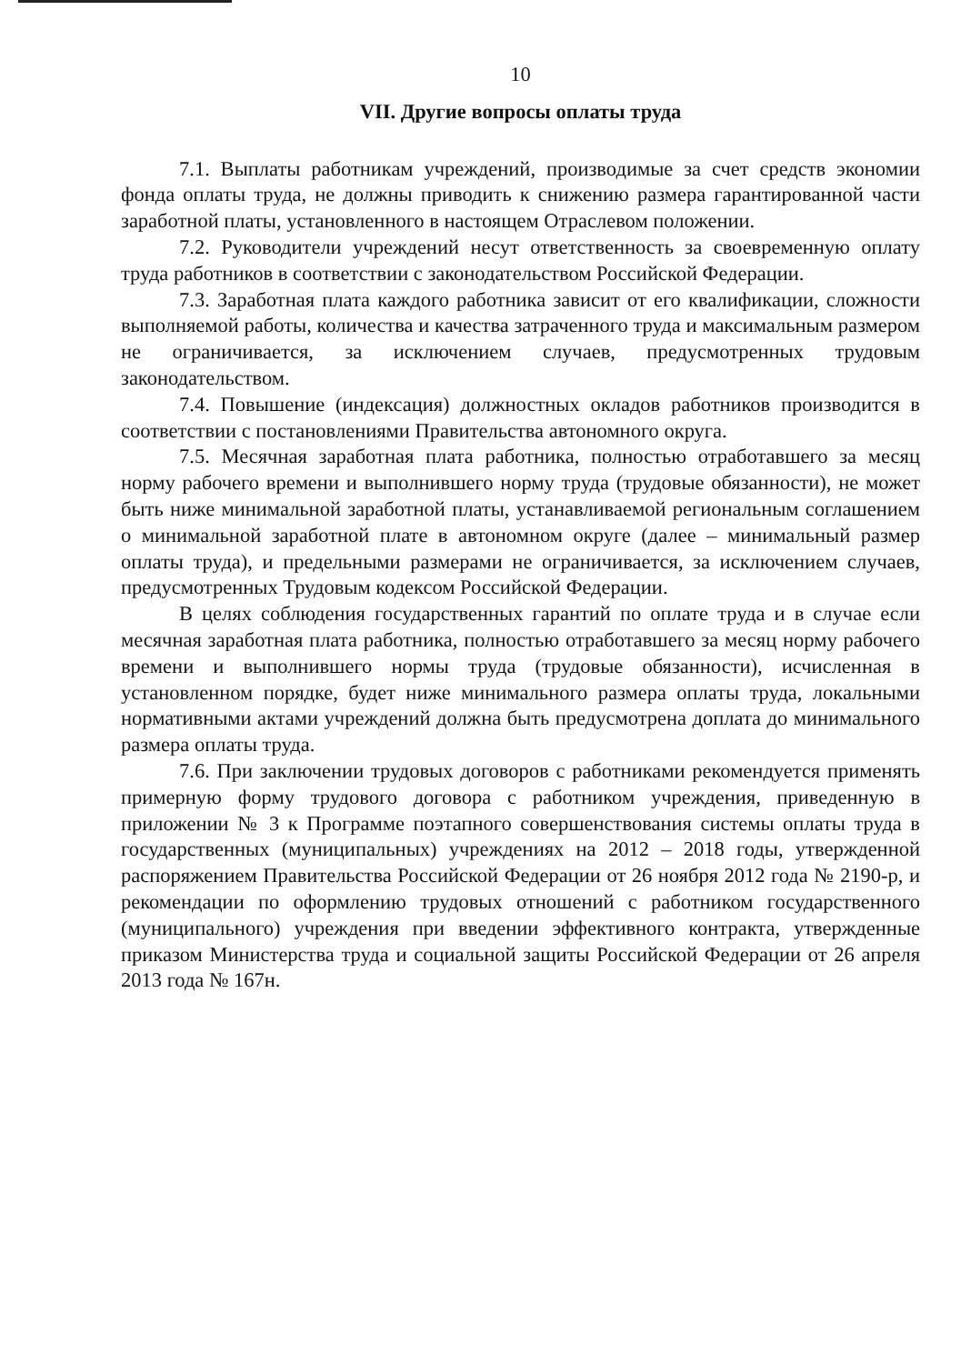10
VII. Другие вопросы оплаты труда
7.1. Выплаты работникам учреждений, производимые за счет средств экономии фонда оплаты труда, не должны приводить к снижению размера гарантированной части заработной платы, установленного в настоящем Отраслевом положении.
7.2. Руководители учреждений несут ответственность за своевременную оплату труда работников в соответствии с законодательством Российской Федерации.
7.3. Заработная плата каждого работника зависит от его квалификации, сложности выполняемой работы, количества и качества затраченного труда и максимальным размером не ограничивается, за исключением случаев, предусмотренных трудовым законодательством.
7.4. Повышение (индексация) должностных окладов работников производится в соответствии с постановлениями Правительства автономного округа.
7.5. Месячная заработная плата работника, полностью отработавшего за месяц норму рабочего времени и выполнившего норму труда (трудовые обязанности), не может быть ниже минимальной заработной платы, устанавливаемой региональным соглашением о минимальной заработной плате в автономном округе (далее – минимальный размер оплаты труда), и предельными размерами не ограничивается, за исключением случаев, предусмотренных Трудовым кодексом Российской Федерации.
В целях соблюдения государственных гарантий по оплате труда и в случае если месячная заработная плата работника, полностью отработавшего за месяц норму рабочего времени и выполнившего нормы труда (трудовые обязанности), исчисленная в установленном порядке, будет ниже минимального размера оплаты труда, локальными нормативными актами учреждений должна быть предусмотрена доплата до минимального размера оплаты труда.
7.6. При заключении трудовых договоров с работниками рекомендуется применять примерную форму трудового договора с работником учреждения, приведенную в приложении № 3 к Программе поэтапного совершенствования системы оплаты труда в государственных (муниципальных) учреждениях на 2012 – 2018 годы, утвержденной распоряжением Правительства Российской Федерации от 26 ноября 2012 года № 2190-р, и рекомендации по оформлению трудовых отношений с работником государственного (муниципального) учреждения при введении эффективного контракта, утвержденные приказом Министерства труда и социальной защиты Российской Федерации от 26 апреля 2013 года № 167н.